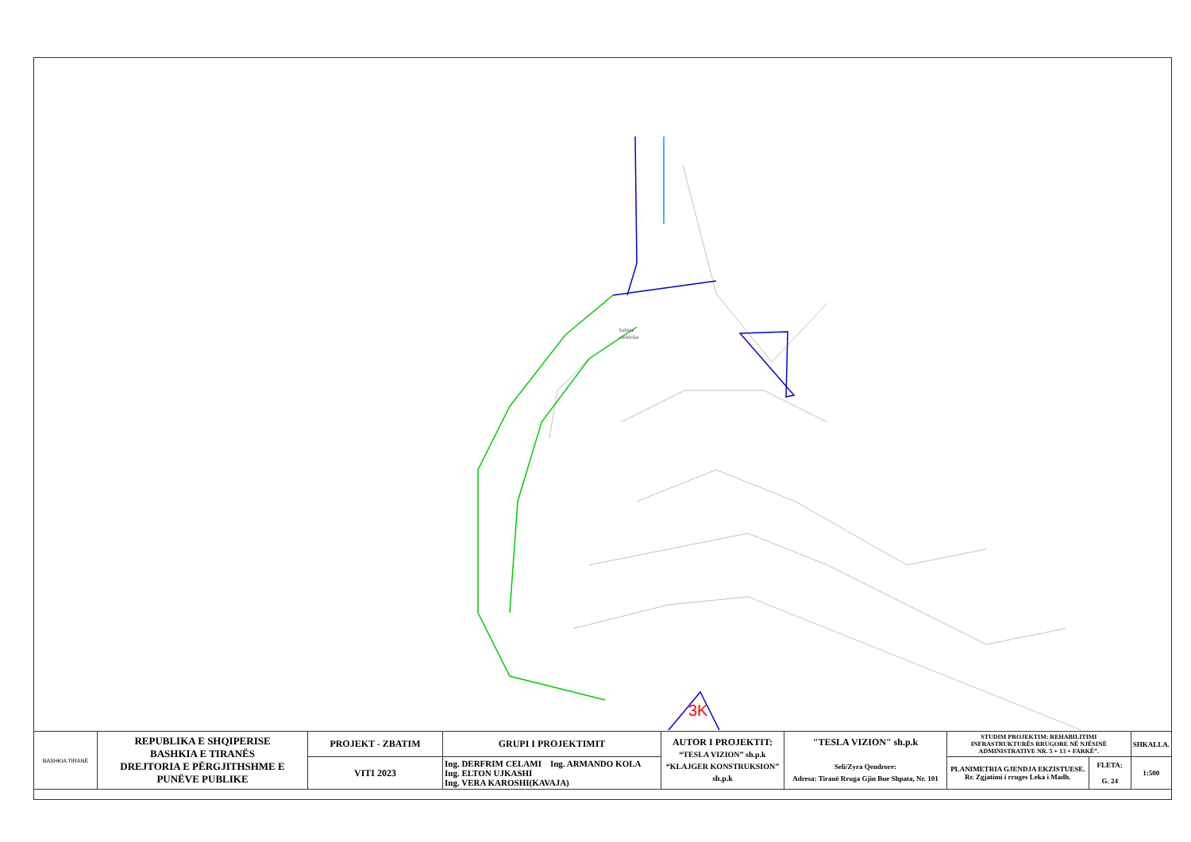3K
kabine
elektrike
| BASHKIA TIRANË | REPUBLIKA E SHQIPERISE BASHKIA E TIRANËS DREJTORIA E PËRGJITHSHME E PUNËVE PUBLIKE | PROJEKT - ZBATIM | GRUPI I PROJEKTIMIT | AUTOR I PROJEKTIT: “TESLA VIZION” sh.p.k “KLAJGER KONSTRUKSION” sh.p.k | "TESLA VIZION" sh.p.k Seli/Zyra Qendrore: Adresa: Tiranë Rruga Gjin Bue Shpata, Nr. 101 | STUDIM PROJEKTIM: REHABILITIMI INFRASTRUKTURËS RRUGORE NË NJËSINË ADMINISTRATIVE NR. 5 + 13 + FARKË”. | | SHKALLA. |
| | | VITI 2023 | Ing. DERFRIM CELAMI Ing. ARMANDO KOLA Ing. ELTON UJKASHI Ing. VERA KAROSHI(KAVAJA) | | | PLANIMETRIA GJENDJA EKZISTUESE. Rr. Zgjatimi i rruges Leka i Madh. | FLETA: G. 24 | 1:500 |